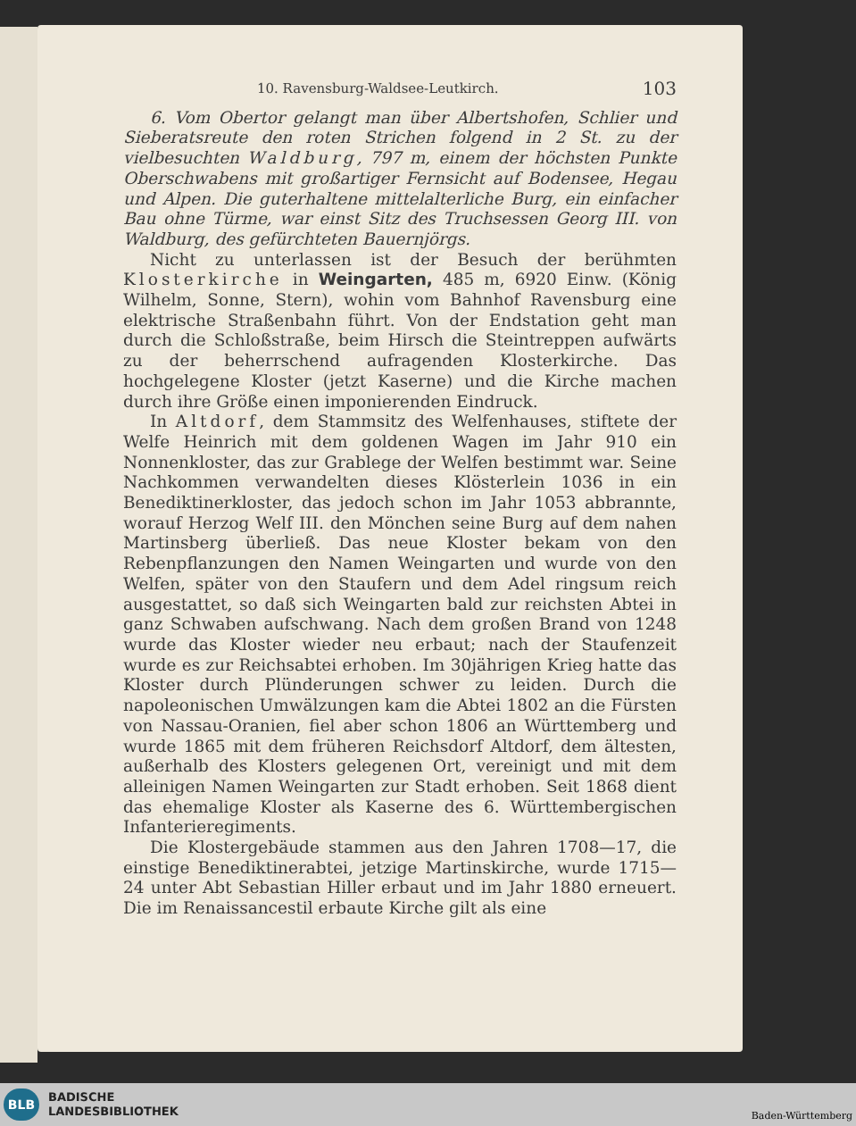10. Ravensburg-Waldsee-Leutkirch. 103
6. Vom Obertor gelangt man über Albertshofen, Schlier und Sieberatsreute den roten Strichen folgend in 2 St. zu der vielbesuchten Waldburg, 797 m, einem der höchsten Punkte Oberschwabens mit großartiger Fernsicht auf Bodensee, Hegau und Alpen. Die guterhaltene mittelalterliche Burg, ein einfacher Bau ohne Türme, war einst Sitz des Truchsessen Georg III. von Waldburg, des gefürchteten Bauernjörgs.
Nicht zu unterlassen ist der Besuch der berühmten Klosterkirche in Weingarten, 485 m, 6920 Einw. (König Wilhelm, Sonne, Stern), wohin vom Bahnhof Ravensburg eine elektrische Straßenbahn führt. Von der Endstation geht man durch die Schloßstraße, beim Hirsch die Steintreppen aufwärts zu der beherrschend aufragenden Klosterkirche. Das hochgelegene Kloster (jetzt Kaserne) und die Kirche machen durch ihre Größe einen imponierenden Eindruck.
In Altdorf, dem Stammsitz des Welfenhauses, stiftete der Welfe Heinrich mit dem goldenen Wagen im Jahr 910 ein Nonnenkloster, das zur Grablege der Welfen bestimmt war. Seine Nachkommen verwandelten dieses Klösterlein 1036 in ein Benediktinerkloster, das jedoch schon im Jahr 1053 abbrannte, worauf Herzog Welf III. den Mönchen seine Burg auf dem nahen Martinsberg überließ. Das neue Kloster bekam von den Rebenpflanzungen den Namen Weingarten und wurde von den Welfen, später von den Staufern und dem Adel ringsum reich ausgestattet, so daß sich Weingarten bald zur reichsten Abtei in ganz Schwaben aufschwang. Nach dem großen Brand von 1248 wurde das Kloster wieder neu erbaut; nach der Staufenzeit wurde es zur Reichsabtei erhoben. Im 30jährigen Krieg hatte das Kloster durch Plünderungen schwer zu leiden. Durch die napoleonischen Umwälzungen kam die Abtei 1802 an die Fürsten von Nassau-Oranien, fiel aber schon 1806 an Württemberg und wurde 1865 mit dem früheren Reichsdorf Altdorf, dem ältesten, außerhalb des Klosters gelegenen Ort, vereinigt und mit dem alleinigen Namen Weingarten zur Stadt erhoben. Seit 1868 dient das ehemalige Kloster als Kaserne des 6. Württembergischen Infanterieregiments.
Die Klostergebäude stammen aus den Jahren 1708—17, die einstige Benediktinerabtei, jetzige Martinskirche, wurde 1715—24 unter Abt Sebastian Hiller erbaut und im Jahr 1880 erneuert. Die im Renaissancestil erbaute Kirche gilt als eine
BLB
BADISCHE
LANDESBIBLIOTHEK
Baden-Württemberg